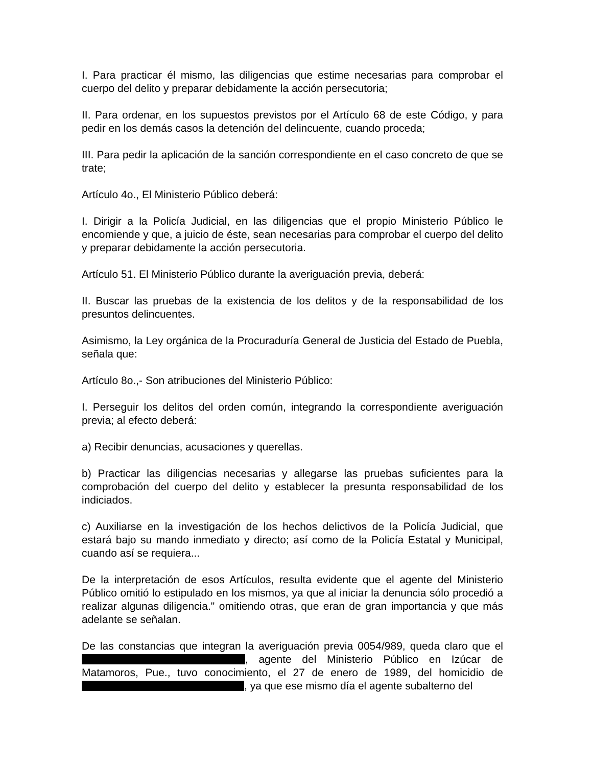I. Para practicar él mismo, las diligencias que estime necesarias para comprobar el cuerpo del delito y preparar debidamente la acción persecutoria;
II. Para ordenar, en los supuestos previstos por el Artículo 68 de este Código, y para pedir en los demás casos la detención del delincuente, cuando proceda;
III. Para pedir la aplicación de la sanción correspondiente en el caso concreto de que se trate;
Artículo 4o., El Ministerio Público deberá:
I. Dirigir a la Policía Judicial, en las diligencias que el propio Ministerio Público le encomiende y que, a juicio de éste, sean necesarias para comprobar el cuerpo del delito y preparar debidamente la acción persecutoria.
Artículo 51. El Ministerio Público durante la averiguación previa, deberá:
II. Buscar las pruebas de la existencia de los delitos y de la responsabilidad de los presuntos delincuentes.
Asimismo, la Ley orgánica de la Procuraduría General de Justicia del Estado de Puebla, señala que:
Artículo 8o.,- Son atribuciones del Ministerio Público:
I. Perseguir los delitos del orden común, integrando la correspondiente averiguación previa; al efecto deberá:
a) Recibir denuncias, acusaciones y querellas.
b) Practicar las diligencias necesarias y allegarse las pruebas suficientes para la comprobación del cuerpo del delito y establecer la presunta responsabilidad de los indiciados.
c) Auxiliarse en la investigación de los hechos delictivos de la Policía Judicial, que estará bajo su mando inmediato y directo; así como de la Policía Estatal y Municipal, cuando así se requiera...
De la interpretación de esos Artículos, resulta evidente que el agente del Ministerio Público omitió lo estipulado en los mismos, ya que al iniciar la denuncia sólo procedió a realizar algunas diligencia." omitiendo otras, que eran de gran importancia y que más adelante se señalan.
De las constancias que integran la averiguación previa 0054/989, queda claro que el , agente del Ministerio Público en Izúcar de Matamoros, Pue., tuvo conocimiento, el 27 de enero de 1989, del homicidio de , ya que ese mismo día el agente subalterno del